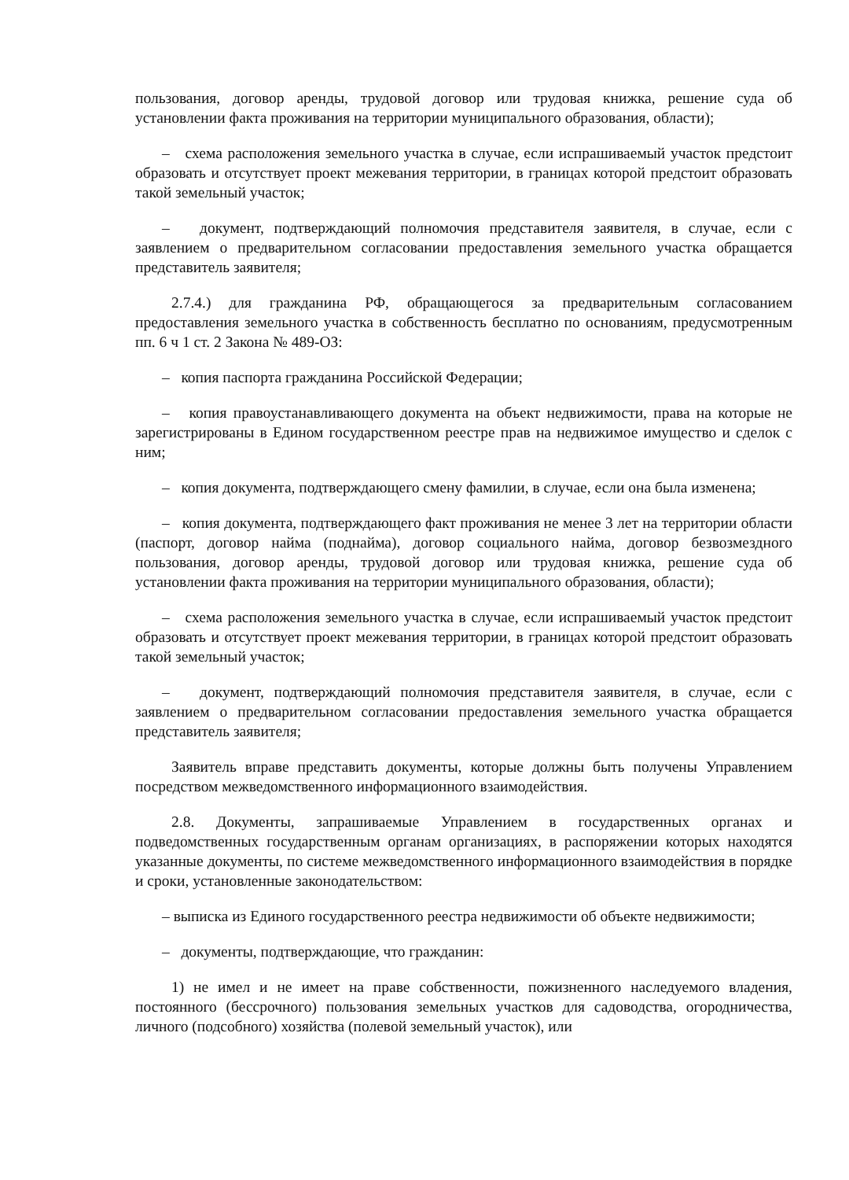пользования, договор аренды, трудовой договор или трудовая книжка, решение суда об установлении факта проживания на территории муниципального образования, области);
– схема расположения земельного участка в случае, если испрашиваемый участок предстоит образовать и отсутствует проект межевания территории, в границах которой предстоит образовать такой земельный участок;
– документ, подтверждающий полномочия представителя заявителя, в случае, если с заявлением о предварительном согласовании предоставления земельного участка обращается представитель заявителя;
2.7.4.) для гражданина РФ, обращающегося за предварительным согласованием предоставления земельного участка в собственность бесплатно по основаниям, предусмотренным пп. 6 ч 1 ст. 2 Закона № 489-ОЗ:
– копия паспорта гражданина Российской Федерации;
– копия правоустанавливающего документа на объект недвижимости, права на которые не зарегистрированы в Едином государственном реестре прав на недвижимое имущество и сделок с ним;
– копия документа, подтверждающего смену фамилии, в случае, если она была изменена;
– копия документа, подтверждающего факт проживания не менее 3 лет на территории области (паспорт, договор найма (поднайма), договор социального найма, договор безвозмездного пользования, договор аренды, трудовой договор или трудовая книжка, решение суда об установлении факта проживания на территории муниципального образования, области);
– схема расположения земельного участка в случае, если испрашиваемый участок предстоит образовать и отсутствует проект межевания территории, в границах которой предстоит образовать такой земельный участок;
– документ, подтверждающий полномочия представителя заявителя, в случае, если с заявлением о предварительном согласовании предоставления земельного участка обращается представитель заявителя;
Заявитель вправе представить документы, которые должны быть получены Управлением посредством межведомственного информационного взаимодействия.
2.8. Документы, запрашиваемые Управлением в государственных органах и подведомственных государственным органам организациях, в распоряжении которых находятся указанные документы, по системе межведомственного информационного взаимодействия в порядке и сроки, установленные законодательством:
– выписка из Единого государственного реестра недвижимости об объекте недвижимости;
– документы, подтверждающие, что гражданин:
1) не имел и не имеет на праве собственности, пожизненного наследуемого владения, постоянного (бессрочного) пользования земельных участков для садоводства, огородничества, личного (подсобного) хозяйства (полевой земельный участок), или